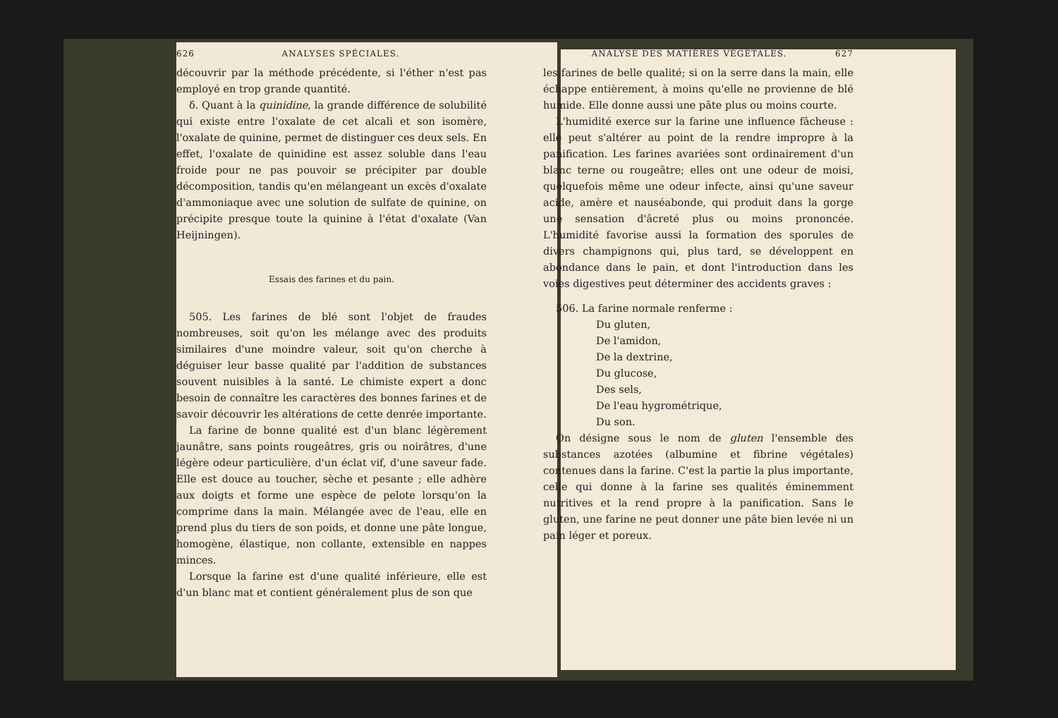626 ANALYSES SPÉCIALES.
découvrir par la méthode précédente, si l'éther n'est pas employé en trop grande quantité.
δ. Quant à la quinidine, la grande différence de solubilité qui existe entre l'oxalate de cet alcali et son isomère, l'oxalate de quinine, permet de distinguer ces deux sels. En effet, l'oxalate de quinidine est assez soluble dans l'eau froide pour ne pas pouvoir se précipiter par double décomposition, tandis qu'en mélangeant un excès d'oxalate d'ammoniaque avec une solution de sulfate de quinine, on précipite presque toute la quinine à l'état d'oxalate (Van Heijningen).
Essais des farines et du pain.
505. Les farines de blé sont l'objet de fraudes nombreuses, soit qu'on les mélange avec des produits similaires d'une moindre valeur, soit qu'on cherche à déguiser leur basse qualité par l'addition de substances souvent nuisibles à la santé. Le chimiste expert a donc besoin de connaître les caractères des bonnes farines et de savoir découvrir les altérations de cette denrée importante.
La farine de bonne qualité est d'un blanc légèrement jaunâtre, sans points rougeâtres, gris ou noirâtres, d'une légère odeur particulière, d'un éclat vif, d'une saveur fade. Elle est douce au toucher, sèche et pesante ; elle adhère aux doigts et forme une espèce de pelote lorsqu'on la comprime dans la main. Mélangée avec de l'eau, elle en prend plus du tiers de son poids, et donne une pâte longue, homogène, élastique, non collante, extensible en nappes minces.
Lorsque la farine est d'une qualité inférieure, elle est d'un blanc mat et contient généralement plus de son que
ANALYSE DES MATIÈRES VÉGÉTALES. 627
les farines de belle qualité; si on la serre dans la main, elle échappe entièrement, à moins qu'elle ne provienne de blé humide. Elle donne aussi une pâte plus ou moins courte.
L'humidité exerce sur la farine une influence fâcheuse : elle peut s'altérer au point de la rendre impropre à la panification. Les farines avariées sont ordinairement d'un blanc terne ou rougeâtre; elles ont une odeur de moisi, quelquefois même une odeur infecte, ainsi qu'une saveur acide, amère et nauséabonde, qui produit dans la gorge une sensation d'âcreté plus ou moins prononcée. L'humidité favorise aussi la formation des sporules de divers champignons qui, plus tard, se développent en abondance dans le pain, et dont l'introduction dans les voies digestives peut déterminer des accidents graves :
506. La farine normale renferme :
Du gluten,
De l'amidon,
De la dextrine,
Du glucose,
Des sels,
De l'eau hygrométrique,
Du son.
On désigne sous le nom de gluten l'ensemble des substances azotées (albumine et fibrine végétales) contenues dans la farine. C'est la partie la plus importante, celle qui donne à la farine ses qualités éminemment nutritives et la rend propre à la panification. Sans le gluten, une farine ne peut donner une pâte bien levée ni un pain léger et poreux.